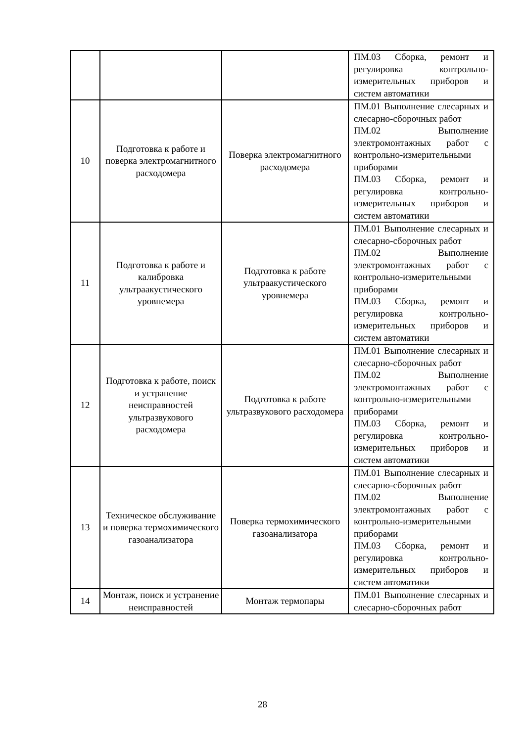| | | | ПМ.03 Сборка, ремонт и регулировка контрольно-измерительных приборов и систем автоматики |
| 10 | Подготовка к работе и поверка электромагнитного расходомера | Поверка электромагнитного расходомера | ПМ.01 Выполнение слесарных и слесарно-сборочных работ ПМ.02 Выполнение электромонтажных работ с контрольно-измерительными приборами ПМ.03 Сборка, ремонт и регулировка контрольно-измерительных приборов и систем автоматики |
| 11 | Подготовка к работе и калибровка ультраакустического уровнемера | Подготовка к работе ультраакустического уровнемера | ПМ.01 Выполнение слесарных и слесарно-сборочных работ ПМ.02 Выполнение электромонтажных работ с контрольно-измерительными приборами ПМ.03 Сборка, ремонт и регулировка контрольно-измерительных приборов и систем автоматики |
| 12 | Подготовка к работе, поиск и устранение неисправностей ультразвукового расходомера | Подготовка к работе ультразвукового расходомера | ПМ.01 Выполнение слесарных и слесарно-сборочных работ ПМ.02 Выполнение электромонтажных работ с контрольно-измерительными приборами ПМ.03 Сборка, ремонт и регулировка контрольно-измерительных приборов и систем автоматики |
| 13 | Техническое обслуживание и поверка термохимического газоанализатора | Поверка термохимического газоанализатора | ПМ.01 Выполнение слесарных и слесарно-сборочных работ ПМ.02 Выполнение электромонтажных работ с контрольно-измерительными приборами ПМ.03 Сборка, ремонт и регулировка контрольно-измерительных приборов и систем автоматики |
| 14 | Монтаж, поиск и устранение неисправностей | Монтаж термопары | ПМ.01 Выполнение слесарных и слесарно-сборочных работ |
28